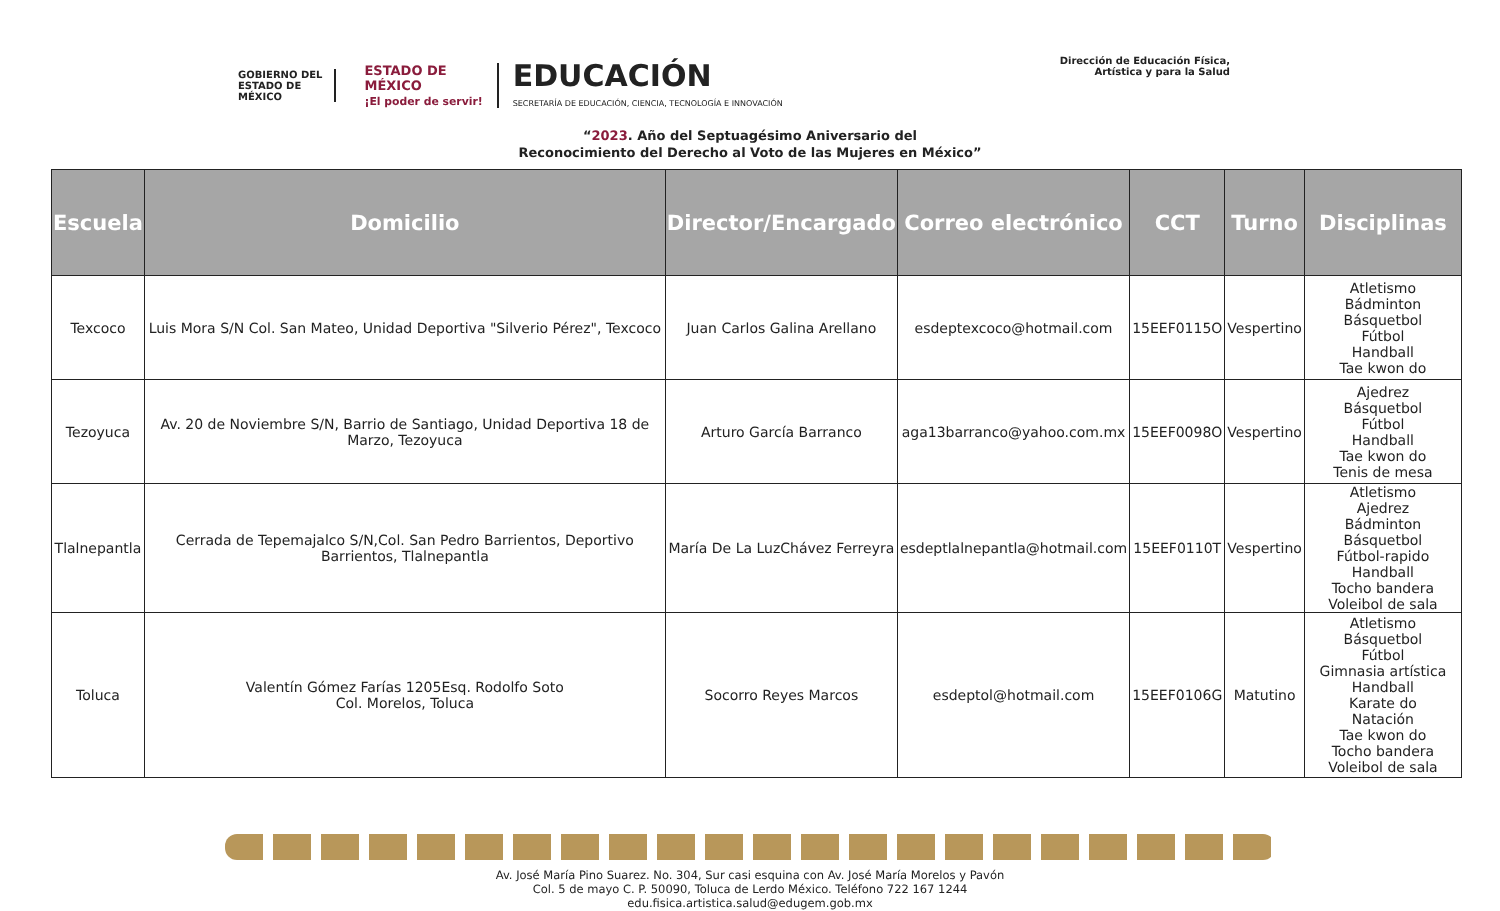GOBIERNO DEL
ESTADO DE
MÉXICO
ESTADO DE
MÉXICO
¡El poder de servir!
EDUCACIÓN
SECRETARÍA DE EDUCACIÓN, CIENCIA, TECNOLOGÍA E INNOVACIÓN
Dirección de Educación Física,
Artística y para la Salud
“2023. Año del Septuagésimo Aniversario del
Reconocimiento del Derecho al Voto de las Mujeres en México”
| Escuela | Domicilio | Director/Encargado | Correo electrónico | CCT | Turno | Disciplinas |
| --- | --- | --- | --- | --- | --- | --- |
| Texcoco | Luis Mora S/N Col. San Mateo, Unidad Deportiva "Silverio Pérez", Texcoco | Juan Carlos Galina Arellano | esdeptexcoco@hotmail.com | 15EEF0115O | Vespertino | Atletismo Bádminton Básquetbol Fútbol Handball Tae kwon do |
| Tezoyuca | Av. 20 de Noviembre S/N, Barrio de Santiago, Unidad Deportiva 18 de Marzo, Tezoyuca | Arturo García Barranco | aga13barranco@yahoo.com.mx | 15EEF0098O | Vespertino | Ajedrez Básquetbol Fútbol Handball Tae kwon do Tenis de mesa |
| Tlalnepantla | Cerrada de Tepemajalco S/N,Col. San Pedro Barrientos, Deportivo Barrientos, Tlalnepantla | María De La LuzChávez Ferreyra | esdeptlalnepantla@hotmail.com | 15EEF0110T | Vespertino | Atletismo Ajedrez Bádminton Básquetbol Fútbol-rapido Handball Tocho bandera Voleibol de sala |
| Toluca | Valentín Gómez Farías 1205Esq. Rodolfo Soto Col. Morelos, Toluca | Socorro Reyes Marcos | esdeptol@hotmail.com | 15EEF0106G | Matutino | Atletismo Básquetbol Fútbol Gimnasia artística Handball Karate do Natación Tae kwon do Tocho bandera Voleibol de sala |
Av. José María Pino Suarez. No. 304, Sur casi esquina con Av. José María Morelos y Pavón
Col. 5 de mayo C. P. 50090, Toluca de Lerdo México. Teléfono 722 167 1244
edu.fisica.artistica.salud@edugem.gob.mx